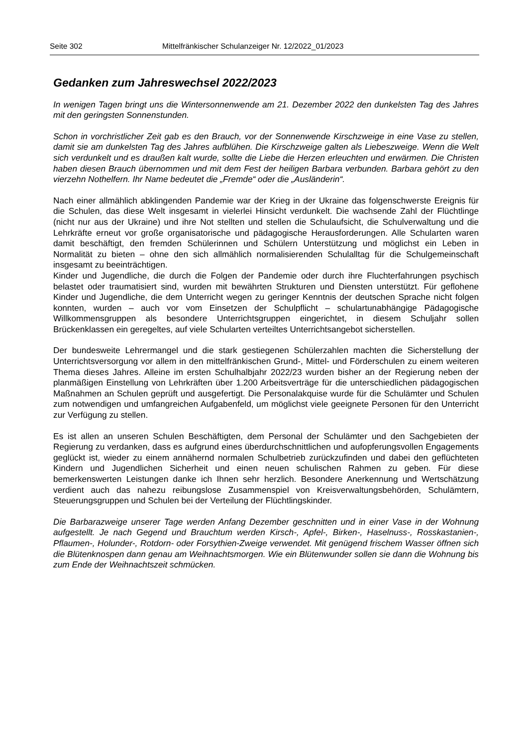Seite 302 Mittelfränkischer Schulanzeiger Nr. 12/2022_01/2023
Gedanken zum Jahreswechsel 2022/2023
In wenigen Tagen bringt uns die Wintersonnenwende am 21. Dezember 2022 den dunkelsten Tag des Jahres mit den geringsten Sonnenstunden.
Schon in vorchristlicher Zeit gab es den Brauch, vor der Sonnenwende Kirschzweige in eine Vase zu stellen, damit sie am dunkelsten Tag des Jahres aufblühen. Die Kirschzweige galten als Liebeszweige. Wenn die Welt sich verdunkelt und es draußen kalt wurde, sollte die Liebe die Herzen erleuchten und erwärmen. Die Christen haben diesen Brauch übernommen und mit dem Fest der heiligen Barbara verbunden. Barbara gehört zu den vierzehn Nothelfern. Ihr Name bedeutet die „Fremde“ oder die „Ausländerin“.
Nach einer allmählich abklingenden Pandemie war der Krieg in der Ukraine das folgenschwerste Ereignis für die Schulen, das diese Welt insgesamt in vielerlei Hinsicht verdunkelt. Die wachsende Zahl der Flüchtlinge (nicht nur aus der Ukraine) und ihre Not stellten und stellen die Schulaufsicht, die Schulverwaltung und die Lehrkräfte erneut vor große organisatorische und pädagogische Herausforderungen. Alle Schularten waren damit beschäftigt, den fremden Schülerinnen und Schülern Unterstützung und möglichst ein Leben in Normalität zu bieten – ohne den sich allmählich normalisierenden Schulalltag für die Schulgemeinschaft insgesamt zu beeinträchtigen.
Kinder und Jugendliche, die durch die Folgen der Pandemie oder durch ihre Fluchterfahrungen psychisch belastet oder traumatisiert sind, wurden mit bewährten Strukturen und Diensten unterstützt. Für geflohene Kinder und Jugendliche, die dem Unterricht wegen zu geringer Kenntnis der deutschen Sprache nicht folgen konnten, wurden – auch vor vom Einsetzen der Schulpflicht – schulartunabhängige Pädagogische Willkommensgruppen als besondere Unterrichtsgruppen eingerichtet, in diesem Schuljahr sollen Brückenklassen ein geregeltes, auf viele Schularten verteiltes Unterrichtsangebot sicherstellen.
Der bundesweite Lehrermangel und die stark gestiegenen Schülerzahlen machten die Sicherstellung der Unterrichtsversorgung vor allem in den mittelfränkischen Grund-, Mittel- und Förderschulen zu einem weiteren Thema dieses Jahres. Alleine im ersten Schulhalbjahr 2022/23 wurden bisher an der Regierung neben der planmäßigen Einstellung von Lehrkräften über 1.200 Arbeitsverträge für die unterschiedlichen pädagogischen Maßnahmen an Schulen geprüft und ausgefertigt. Die Personalakquise wurde für die Schulämter und Schulen zum notwendigen und umfangreichen Aufgabenfeld, um möglichst viele geeignete Personen für den Unterricht zur Verfügung zu stellen.
Es ist allen an unseren Schulen Beschäftigten, dem Personal der Schulämter und den Sachgebieten der Regierung zu verdanken, dass es aufgrund eines überdurchschnittlichen und aufopferungsvollen Engagements geglückt ist, wieder zu einem annähernd normalen Schulbetrieb zurückzufinden und dabei den geflüchteten Kindern und Jugendlichen Sicherheit und einen neuen schulischen Rahmen zu geben. Für diese bemerkenswerten Leistungen danke ich Ihnen sehr herzlich. Besondere Anerkennung und Wertschätzung verdient auch das nahezu reibungslose Zusammenspiel von Kreisverwaltungsbehörden, Schulämtern, Steuerungsgruppen und Schulen bei der Verteilung der Flüchtlingskinder.
Die Barbarazweige unserer Tage werden Anfang Dezember geschnitten und in einer Vase in der Wohnung aufgestellt. Je nach Gegend und Brauchtum werden Kirsch-, Apfel-, Birken-, Haselnuss-, Rosskastanien-, Pflaumen-, Holunder-, Rotdorn- oder Forsythien-Zweige verwendet. Mit genügend frischem Wasser öffnen sich die Blütenknospen dann genau am Weihnachtsmorgen. Wie ein Blütenwunder sollen sie dann die Wohnung bis zum Ende der Weihnachtszeit schmücken.